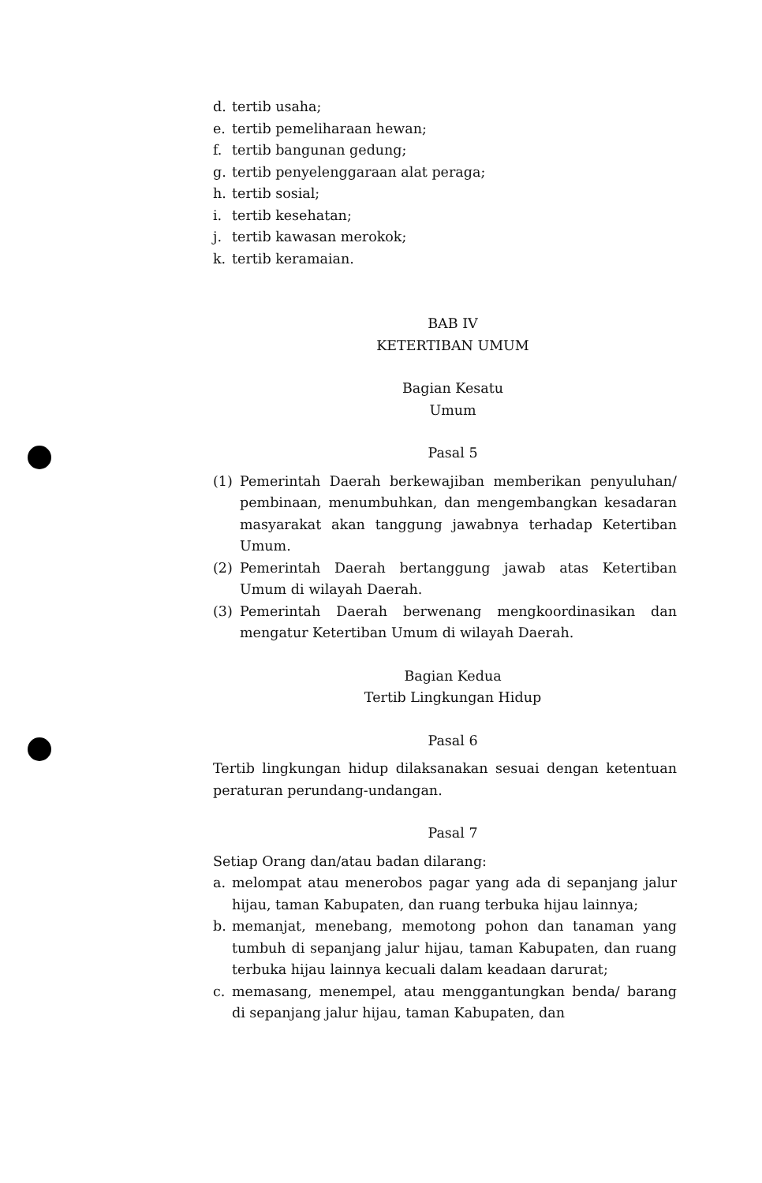d. tertib usaha;
e. tertib pemeliharaan hewan;
f. tertib bangunan gedung;
g. tertib penyelenggaraan alat peraga;
h. tertib sosial;
i. tertib kesehatan;
j. tertib kawasan merokok;
k. tertib keramaian.
BAB IV
KETERTIBAN UMUM
Bagian Kesatu
Umum
Pasal 5
(1) Pemerintah Daerah berkewajiban memberikan penyuluhan/ pembinaan, menumbuhkan, dan mengembangkan kesadaran masyarakat akan tanggung jawabnya terhadap Ketertiban Umum.
(2) Pemerintah Daerah bertanggung jawab atas Ketertiban Umum di wilayah Daerah.
(3) Pemerintah Daerah berwenang mengkoordinasikan dan mengatur Ketertiban Umum di wilayah Daerah.
Bagian Kedua
Tertib Lingkungan Hidup
Pasal 6
Tertib lingkungan hidup dilaksanakan sesuai dengan ketentuan peraturan perundang-undangan.
Pasal 7
Setiap Orang dan/atau badan dilarang:
a. melompat atau menerobos pagar yang ada di sepanjang jalur hijau, taman Kabupaten, dan ruang terbuka hijau lainnya;
b. memanjat, menebang, memotong pohon dan tanaman yang tumbuh di sepanjang jalur hijau, taman Kabupaten, dan ruang terbuka hijau lainnya kecuali dalam keadaan darurat;
c. memasang, menempel, atau menggantungkan benda/ barang di sepanjang jalur hijau, taman Kabupaten, dan